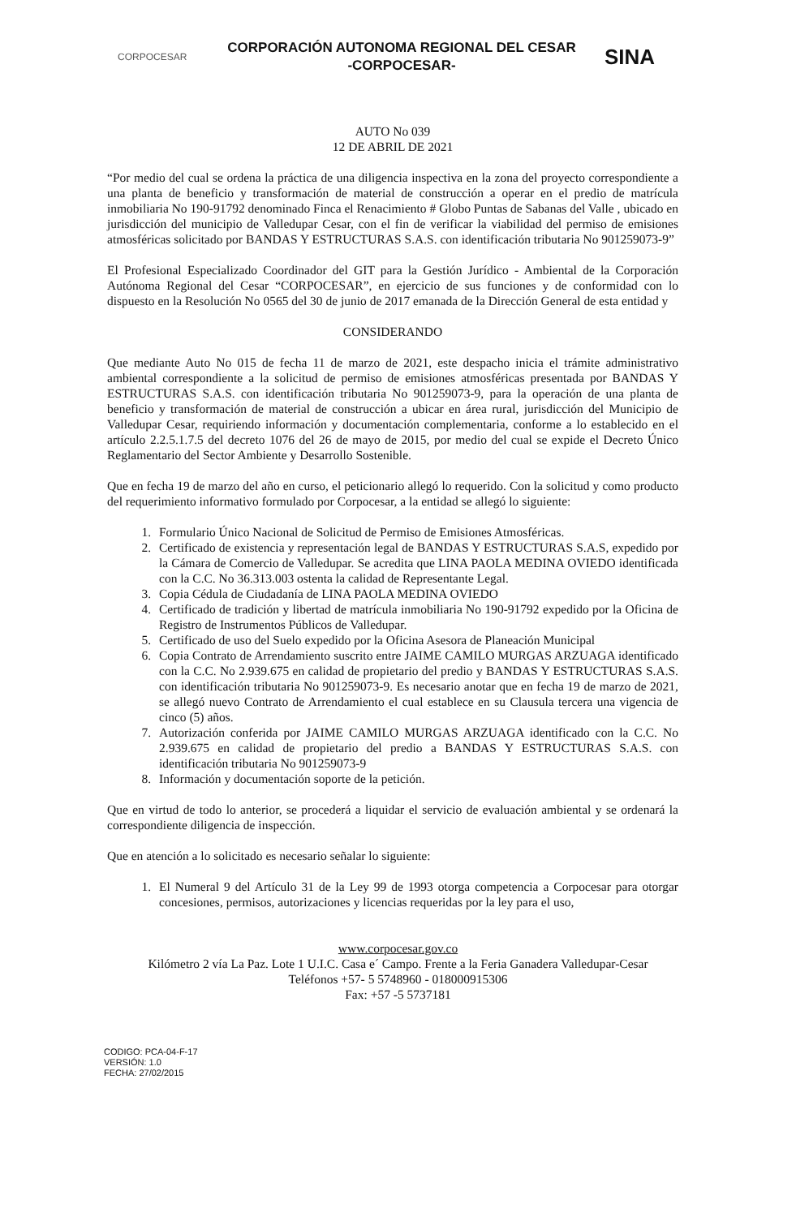CORPOCESAR
CORPORACIÓN AUTONOMA REGIONAL DEL CESAR
-CORPOCESAR-
SINA
AUTO No 039
12 DE ABRIL DE 2021
“Por medio del cual se ordena la práctica de una diligencia inspectiva en la zona del proyecto correspondiente a una planta de beneficio y transformación de material de construcción a operar en el predio de matrícula inmobiliaria No 190-91792 denominado Finca el Renacimiento # Globo Puntas de Sabanas del Valle , ubicado en jurisdicción del municipio de Valledupar Cesar, con el fin de verificar la viabilidad del permiso de emisiones atmosféricas solicitado por BANDAS Y ESTRUCTURAS S.A.S. con identificación tributaria No 901259073-9”
El Profesional Especializado Coordinador del GIT para la Gestión Jurídico - Ambiental de la Corporación Autónoma Regional del Cesar “CORPOCESAR”, en ejercicio de sus funciones y de conformidad con lo dispuesto en la Resolución No 0565 del 30 de junio de 2017 emanada de la Dirección General de esta entidad y
CONSIDERANDO
Que mediante Auto No 015 de fecha 11 de marzo de 2021, este despacho inicia el trámite administrativo ambiental correspondiente a la solicitud de permiso de emisiones atmosféricas presentada por BANDAS Y ESTRUCTURAS S.A.S. con identificación tributaria No 901259073-9, para la operación de una planta de beneficio y transformación de material de construcción a ubicar en área rural, jurisdicción del Municipio de Valledupar Cesar, requiriendo información y documentación complementaria, conforme a lo establecido en el artículo 2.2.5.1.7.5 del decreto 1076 del 26 de mayo de 2015, por medio del cual se expide el Decreto Único Reglamentario del Sector Ambiente y Desarrollo Sostenible.
Que en fecha 19 de marzo del año en curso, el peticionario allegó lo requerido. Con la solicitud y como producto del requerimiento informativo formulado por Corpocesar, a la entidad se allegó lo siguiente:
1. Formulario Único Nacional de Solicitud de Permiso de Emisiones Atmosféricas.
2. Certificado de existencia y representación legal de BANDAS Y ESTRUCTURAS S.A.S, expedido por la Cámara de Comercio de Valledupar. Se acredita que LINA PAOLA MEDINA OVIEDO identificada con la C.C. No 36.313.003 ostenta la calidad de Representante Legal.
3. Copia Cédula de Ciudadanía de LINA PAOLA MEDINA OVIEDO
4. Certificado de tradición y libertad de matrícula inmobiliaria No 190-91792 expedido por la Oficina de Registro de Instrumentos Públicos de Valledupar.
5. Certificado de uso del Suelo expedido por la Oficina Asesora de Planeación Municipal
6. Copia Contrato de Arrendamiento suscrito entre JAIME CAMILO MURGAS ARZUAGA identificado con la C.C. No 2.939.675 en calidad de propietario del predio y BANDAS Y ESTRUCTURAS S.A.S. con identificación tributaria No 901259073-9. Es necesario anotar que en fecha 19 de marzo de 2021, se allegó nuevo Contrato de Arrendamiento el cual establece en su Clausula tercera una vigencia de cinco (5) años.
7. Autorización conferida por JAIME CAMILO MURGAS ARZUAGA identificado con la C.C. No 2.939.675 en calidad de propietario del predio a BANDAS Y ESTRUCTURAS S.A.S. con identificación tributaria No 901259073-9
8. Información y documentación soporte de la petición.
Que en virtud de todo lo anterior, se procederá a liquidar el servicio de evaluación ambiental y se ordenará la correspondiente diligencia de inspección.
Que en atención a lo solicitado es necesario señalar lo siguiente:
1. El Numeral 9 del Artículo 31 de la Ley 99 de 1993 otorga competencia a Corpocesar para otorgar concesiones, permisos, autorizaciones y licencias requeridas por la ley para el uso,
www.corpocesar.gov.co
Kilómetro 2 vía La Paz. Lote 1 U.I.C. Casa e´ Campo. Frente a la Feria Ganadera Valledupar-Cesar
Teléfonos +57- 5 5748960 - 018000915306
Fax: +57 -5 5737181
CODIGO: PCA-04-F-17
VERSIÓN: 1.0
FECHA: 27/02/2015